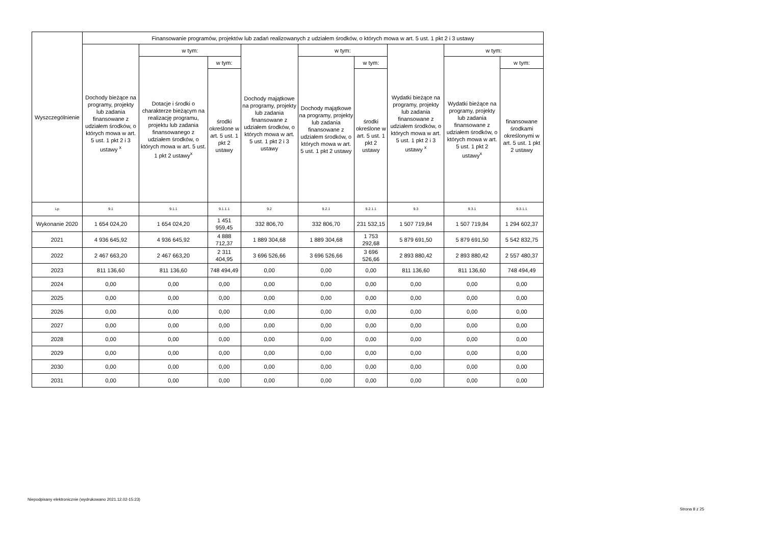| Wyszczególnienie | Finansowanie programów, projektów lub zadań realizowanych z udziałem środków, o których mowa w art. 5 ust. 1 pkt 2 i 3 ustawy | | | | | | | | |
| --- | --- | --- | --- | --- | --- | --- | --- | --- | --- |
| | Dochody bieżące na programy, projekty lub zadania finansowane z udziałem środków, o których mowa w art. 5 ust. 1 pkt 2 i 3 ustawy <sup>x</sup> | w tym: | | Dochody majątkowe na programy, projekty lub zadania finansowane z udziałem środków, o których mowa w art. 5 ust. 1 pkt 2 i 3 ustawy | w tym: | | Wydatki bieżące na programy, projekty lub zadania finansowane z udziałem środków, o których mowa w art. 5 ust. 1 pkt 2 i 3 ustawy <sup>x</sup> | w tym: | |
| | | Dotacje i środki o charakterze bieżącym na realizację programu, projektu lub zadania finansowanego z udziałem środków, o których mowa w art. 5 ust. 1 pkt 2 ustawy<sup>x</sup> | w tym: | | Dochody majątkowe na programy, projekty lub zadania finansowane z udziałem środków, o których mowa w art. 5 ust. 1 pkt 2 ustawy | w tym: | | Wydatki bieżące na programy, projekty lub zadania finansowane z udziałem środków, o których mowa w art. 5 ust. 1 pkt 2 ustawy<sup>x</sup> | w tym: |
| | | | środki określone w art. 5 ust. 1 pkt 2 ustawy | | | środki określone w art. 5 ust. 1 pkt 2 ustawy | | | finansowane środkami określonymi w art. 5 ust. 1 pkt 2 ustawy |
| Lp | 9.1 | 9.1.1 | 9.1.1.1 | 9.2 | 9.2.1 | 9.2.1.1 | 9.3 | 9.3.1 | 9.3.1.1 |
| Wykonanie 2020 | 1 654 024,20 | 1 654 024,20 | 1 451 959,45 | 332 806,70 | 332 806,70 | 231 532,15 | 1 507 719,84 | 1 507 719,84 | 1 294 602,37 |
| 2021 | 4 936 645,92 | 4 936 645,92 | 4 888 712,37 | 1 889 304,68 | 1 889 304,68 | 1 753 292,68 | 5 879 691,50 | 5 879 691,50 | 5 542 832,75 |
| 2022 | 2 467 663,20 | 2 467 663,20 | 2 311 404,95 | 3 696 526,66 | 3 696 526,66 | 3 696 526,66 | 2 893 880,42 | 2 893 880,42 | 2 557 480,37 |
| 2023 | 811 136,60 | 811 136,60 | 748 494,49 | 0,00 | 0,00 | 0,00 | 811 136,60 | 811 136,60 | 748 494,49 |
| 2024 | 0,00 | 0,00 | 0,00 | 0,00 | 0,00 | 0,00 | 0,00 | 0,00 | 0,00 |
| 2025 | 0,00 | 0,00 | 0,00 | 0,00 | 0,00 | 0,00 | 0,00 | 0,00 | 0,00 |
| 2026 | 0,00 | 0,00 | 0,00 | 0,00 | 0,00 | 0,00 | 0,00 | 0,00 | 0,00 |
| 2027 | 0,00 | 0,00 | 0,00 | 0,00 | 0,00 | 0,00 | 0,00 | 0,00 | 0,00 |
| 2028 | 0,00 | 0,00 | 0,00 | 0,00 | 0,00 | 0,00 | 0,00 | 0,00 | 0,00 |
| 2029 | 0,00 | 0,00 | 0,00 | 0,00 | 0,00 | 0,00 | 0,00 | 0,00 | 0,00 |
| 2030 | 0,00 | 0,00 | 0,00 | 0,00 | 0,00 | 0,00 | 0,00 | 0,00 | 0,00 |
| 2031 | 0,00 | 0,00 | 0,00 | 0,00 | 0,00 | 0,00 | 0,00 | 0,00 | 0,00 |
Niepodpisany elektronicznie (wydrukowano 2021.12.02-15:23)
Strona 8 z 25